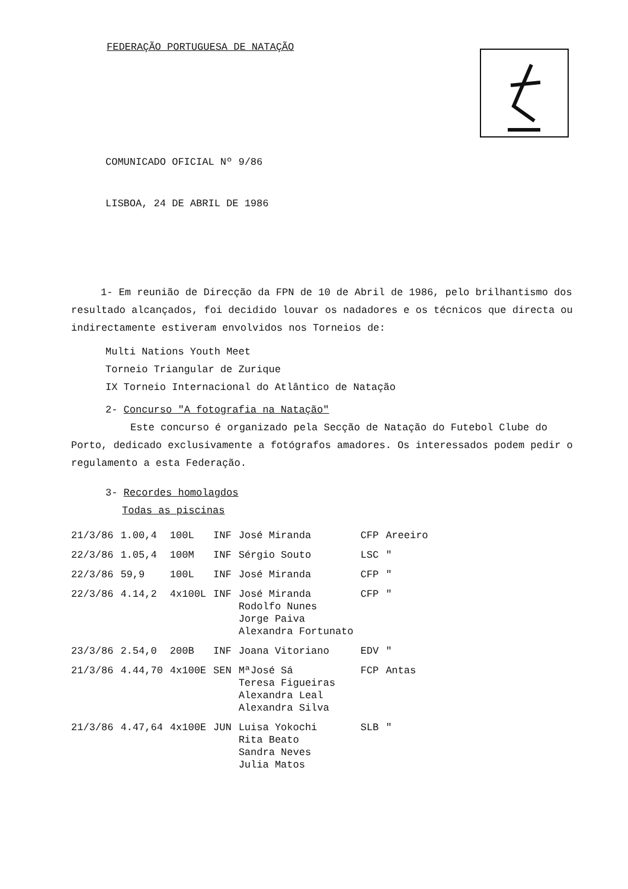FEDERAÇÃO PORTUGUESA DE NATAÇÃO
COMUNICADO OFICIAL Nº 9/86
LISBOA, 24 DE ABRIL DE 1986
1- Em reunião de Direcção da FPN de 10 de Abril de 1986, pelo brilhantismo dos resultado alcançados, foi decidido louvar os nadadores e os técnicos que directa ou indirectamente estiveram envolvidos nos Torneios de:
Multi Nations Youth Meet
Torneio Triangular de Zurique
IX Torneio Internacional do Atlântico de Natação
2- Concurso "A fotografia na Natação"
Este concurso é organizado pela Secção de Natação do Futebol Clube do Porto, dedicado exclusivamente a fotógrafos amadores. Os interessados podem pedir o regulamento a esta Federação.
3- Recordes homolagdos
Todas as piscinas
| 21/3/86 | 1.00,4 | 100L | INF | José Miranda | CFP | Areeiro |
| 22/3/86 | 1.05,4 | 100M | INF | Sérgio Souto | LSC | " |
| 22/3/86 | 59,9 | 100L | INF | José Miranda | CFP | " |
| 22/3/86 | 4.14,2 | 4x100L | INF | José Miranda Rodolfo Nunes Jorge Paiva Alexandra Fortunato | CFP | " |
| 23/3/86 | 2.54,0 | 200B | INF | Joana Vitoriano | EDV | " |
| 21/3/86 | 4.44,70 | 4x100E | SEN | MªJosé Sá Teresa Figueiras Alexandra Leal Alexandra Silva | FCP | Antas |
| 21/3/86 | 4.47,64 | 4x100E | JUN | Luisa Yokochi Rita Beato Sandra Neves Julia Matos | SLB | " |